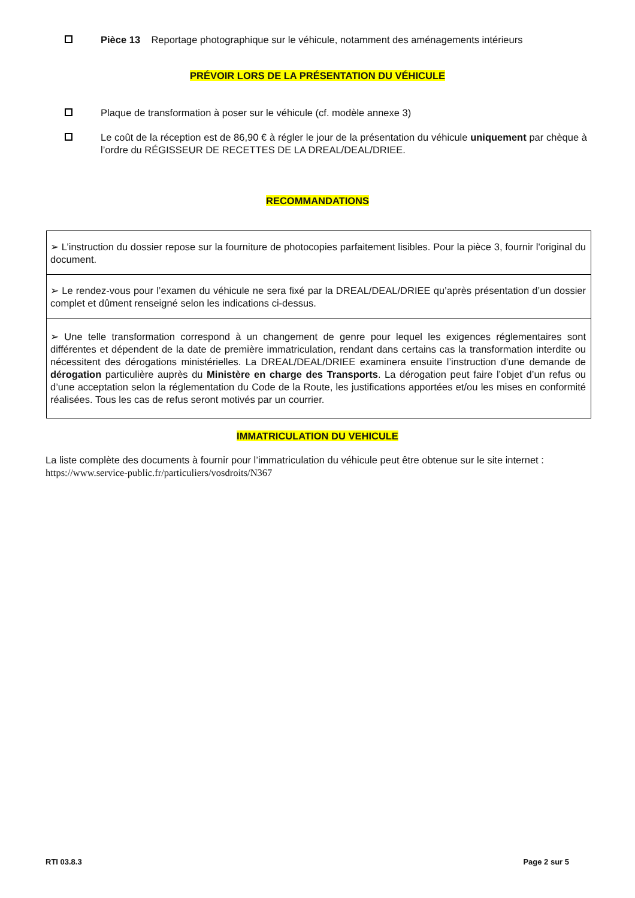Pièce 13 Reportage photographique sur le véhicule, notamment des aménagements intérieurs
PRÉVOIR LORS DE LA PRÉSENTATION DU VÉHICULE
Plaque de transformation à poser sur le véhicule (cf. modèle annexe 3)
Le coût de la réception est de 86,90 € à régler le jour de la présentation du véhicule uniquement par chèque à l’ordre du RÉGISSEUR DE RECETTES DE LA DREAL/DEAL/DRIEE.
RECOMMANDATIONS
| ➢ L’instruction du dossier repose sur la fourniture de photocopies parfaitement lisibles. Pour la pièce 3, fournir l'original du document. |
| ➢ Le rendez-vous pour l’examen du véhicule ne sera fixé par la DREAL/DEAL/DRIEE qu’après présentation d’un dossier complet et dûment renseigné selon les indications ci-dessus. |
| ➢ Une telle transformation correspond à un changement de genre pour lequel les exigences réglementaires sont différentes et dépendent de la date de première immatriculation, rendant dans certains cas la transformation interdite ou nécessitent des dérogations ministérielles. La DREAL/DEAL/DRIEE examinera ensuite l’instruction d’une demande de dérogation particulière auprès du Ministère en charge des Transports . La dérogation peut faire l’objet d’un refus ou d’une acceptation selon la réglementation du Code de la Route, les justifications apportées et/ou les mises en conformité réalisées. Tous les cas de refus seront motivés par un courrier. |
IMMATRICULATION DU VEHICULE
La liste complète des documents à fournir pour l’immatriculation du véhicule peut être obtenue sur le site internet :
https://www.service-public.fr/particuliers/vosdroits/N367
RTI 03.8.3 Page 2 sur 5